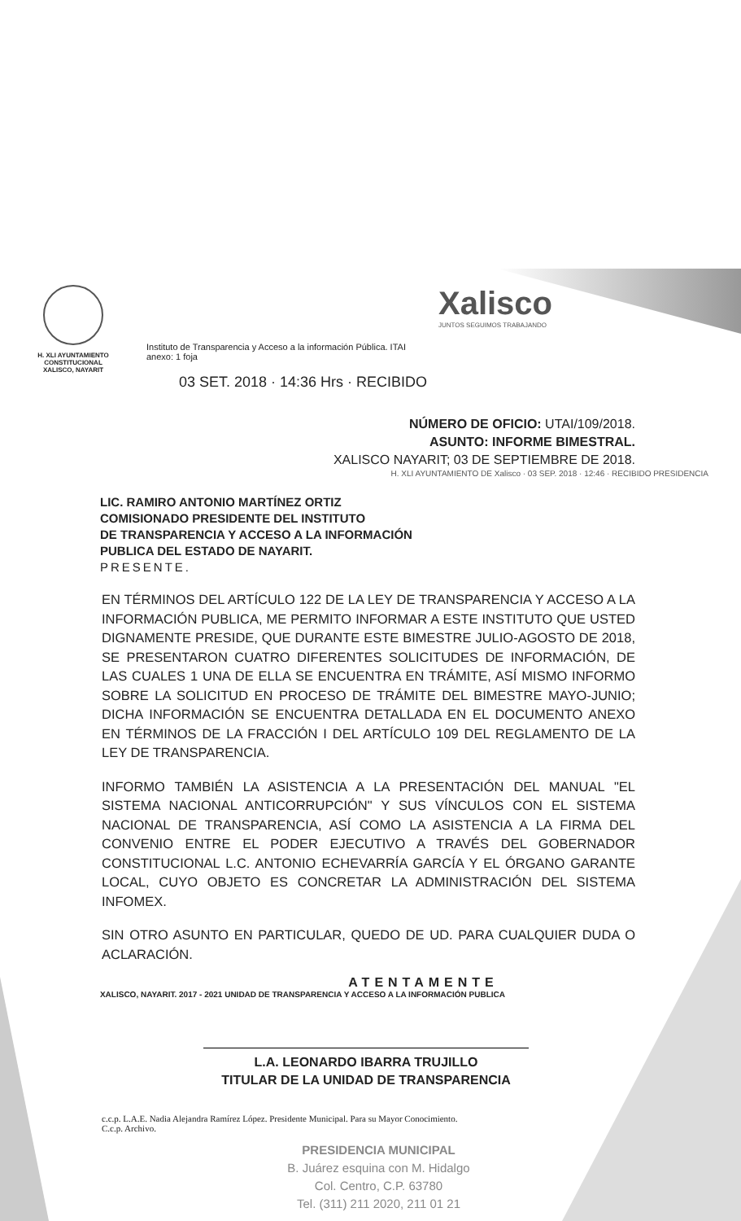H. XLI AYUNTAMIENTO
CONSTITUCIONAL
XALISCO, NAYARIT
Instituto de Transparencia y Acceso a la información Pública. ITAI
anexo: 1 foja
Xalisco
JUNTOS SEGUIMOS TRABAJANDO
03 SET. 2018 · 14:36 Hrs · RECIBIDO
NÚMERO DE OFICIO: UTAI/109/2018.
ASUNTO: INFORME BIMESTRAL.
XALISCO NAYARIT; 03 DE SEPTIEMBRE DE 2018.
H. XLI AYUNTAMIENTO DE Xalisco · 03 SEP. 2018 · 12:46 · RECIBIDO PRESIDENCIA
LIC. RAMIRO ANTONIO MARTÍNEZ ORTIZ
COMISIONADO PRESIDENTE DEL INSTITUTO
DE TRANSPARENCIA Y ACCESO A LA INFORMACIÓN
PUBLICA DEL ESTADO DE NAYARIT.
PRESENTE.
EN TÉRMINOS DEL ARTÍCULO 122 DE LA LEY DE TRANSPARENCIA Y ACCESO A LA INFORMACIÓN PUBLICA, ME PERMITO INFORMAR A ESTE INSTITUTO QUE USTED DIGNAMENTE PRESIDE, QUE DURANTE ESTE BIMESTRE JULIO-AGOSTO DE 2018, SE PRESENTARON CUATRO DIFERENTES SOLICITUDES DE INFORMACIÓN, DE LAS CUALES 1 UNA DE ELLA SE ENCUENTRA EN TRÁMITE, ASÍ MISMO INFORMO SOBRE LA SOLICITUD EN PROCESO DE TRÁMITE DEL BIMESTRE MAYO-JUNIO; DICHA INFORMACIÓN SE ENCUENTRA DETALLADA EN EL DOCUMENTO ANEXO EN TÉRMINOS DE LA FRACCIÓN I DEL ARTÍCULO 109 DEL REGLAMENTO DE LA LEY DE TRANSPARENCIA.
INFORMO TAMBIÉN LA ASISTENCIA A LA PRESENTACIÓN DEL MANUAL "EL SISTEMA NACIONAL ANTICORRUPCIÓN" Y SUS VÍNCULOS CON EL SISTEMA NACIONAL DE TRANSPARENCIA, ASÍ COMO LA ASISTENCIA A LA FIRMA DEL CONVENIO ENTRE EL PODER EJECUTIVO A TRAVÉS DEL GOBERNADOR CONSTITUCIONAL L.C. ANTONIO ECHEVARRÍA GARCÍA Y EL ÓRGANO GARANTE LOCAL, CUYO OBJETO ES CONCRETAR LA ADMINISTRACIÓN DEL SISTEMA INFOMEX.
SIN OTRO ASUNTO EN PARTICULAR, QUEDO DE UD. PARA CUALQUIER DUDA O ACLARACIÓN.
ATENTAMENTE
XALISCO, NAYARIT. 2017 - 2021 UNIDAD DE TRANSPARENCIA Y ACCESO A LA INFORMACIÓN PUBLICA
L.A. LEONARDO IBARRA TRUJILLO
TITULAR DE LA UNIDAD DE TRANSPARENCIA
c.c.p. L.A.E. Nadia Alejandra Ramírez López. Presidente Municipal. Para su Mayor Conocimiento.
C.c.p. Archivo.
PRESIDENCIA MUNICIPAL
B. Juárez esquina con M. Hidalgo
Col. Centro, C.P. 63780
Tel. (311) 211 2020, 211 01 21